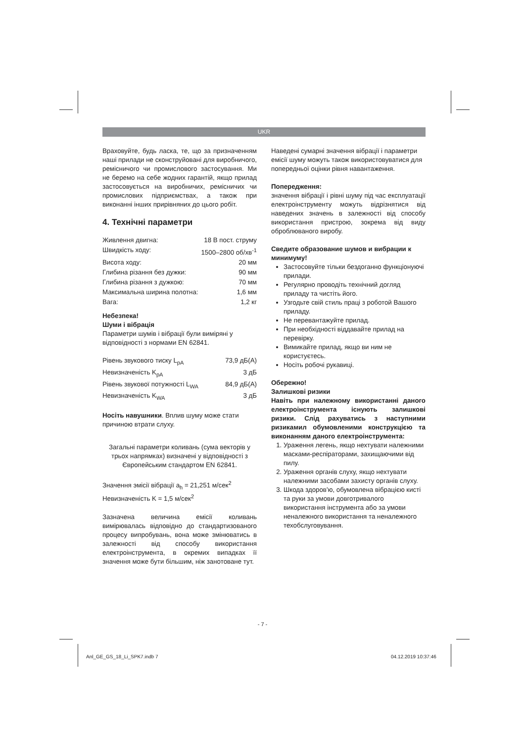UKR
Враховуйте, будь ласка, те, що за призначенням наші прилади не сконструйовані для виробничого, ремісничого чи промислового застосування. Ми не беремо на себе жодних гарантій, якщо прилад застосовується на виробничих, ремісничих чи промислових підприємствах, а також при виконанні інших прирівняних до цього робіт.
4. Технічні параметри
Живлення двигна: 18 В пост. струму
Швидкість ходу: 1500–2800 об/хв<sup>-1</sup>
Висота ходу: 20 мм
Глибина різання без дужки: 90 мм
Глибина різання з дужкою: 70 мм
Максимальна ширина полотна: 1,6 мм
Вага: 1,2 кг
Небезпека!
Шуми і вібрація
Параметри шумів і вібрації були виміряні у відповідності з нормами EN 62841.
Рівень звукового тиску L<sub>pA</sub> 73,9 дБ(A)
Невизначеність K<sub>pA</sub> 3 дБ
Рівень звукової потужності L<sub>WA</sub> 84,9 дБ(A)
Невизначеність K<sub>WA</sub> 3 дБ
Носіть навушники. Вплив шуму може стати причиною втрати слуху.
Загальні параметри коливань (сума векторів у трьох напрямках) визначені у відповідності з Європейським стандартом EN 62841.
Значення эмісії вібрації a<sub>h</sub> = 21,251 м/сек<sup>2</sup>
Невизначеність K = 1,5 м/сек<sup>2</sup>
Зазначена величина емісії коливань вимірювалась відповідно до стандартизованого процесу випробувань, вона може змінюватись в залежності від способу використання електроінструмента, в окремих випадках її значення може бути більшим, ніж занотоване тут.
Наведені сумарні значення вібрації і параметри емісії шуму можуть також використовуватися для попередньої оцінки рівня навантаження.
Попередження:
значення вібрації і рівні шуму під час експлуатації електроінструменту можуть відрізнятися від наведених значень в залежності від способу використання пристрою, зокрема від виду оброблюваного виробу.
Сведите образование шумов и вибрации к минимуму!
Застосовуйте тільки бездоганно функціонуючі прилади.
Регулярно проводіть технічний догляд приладу та чистіть його.
Узгодьте свій стиль праці з роботой Вашого приладу.
Не перевантажуйте прилад.
При необхідності віддавайте прилад на перевірку.
Вимикайте прилад, якщо ви ним не користуєтесь.
Носіть робочі рукавиці.
Обережно!
Залишкові ризики
Навіть при належному використанні даного електроінструмента існують залишкові ризики. Слід рахуватись з наступними ризикамил обумовленими конструкцією та виконанням даного електроінструмента:
1. Ураження легень, якщо нехтувати належними масками-респіраторами, захищаючими від пилу.
2. Ураження органів слуху, якщо нехтувати належними засобами захисту органів слуху.
3. Шкода здоров'ю, обумовлена вібрацією кисті та руки за умови довготривалого використання інструмента або за умови неналежного використання та неналежного техобслуговування.
- 7 -
Anl_GE_GS_18_Li_SPK7.indb 7 04.12.2019 10:37:46